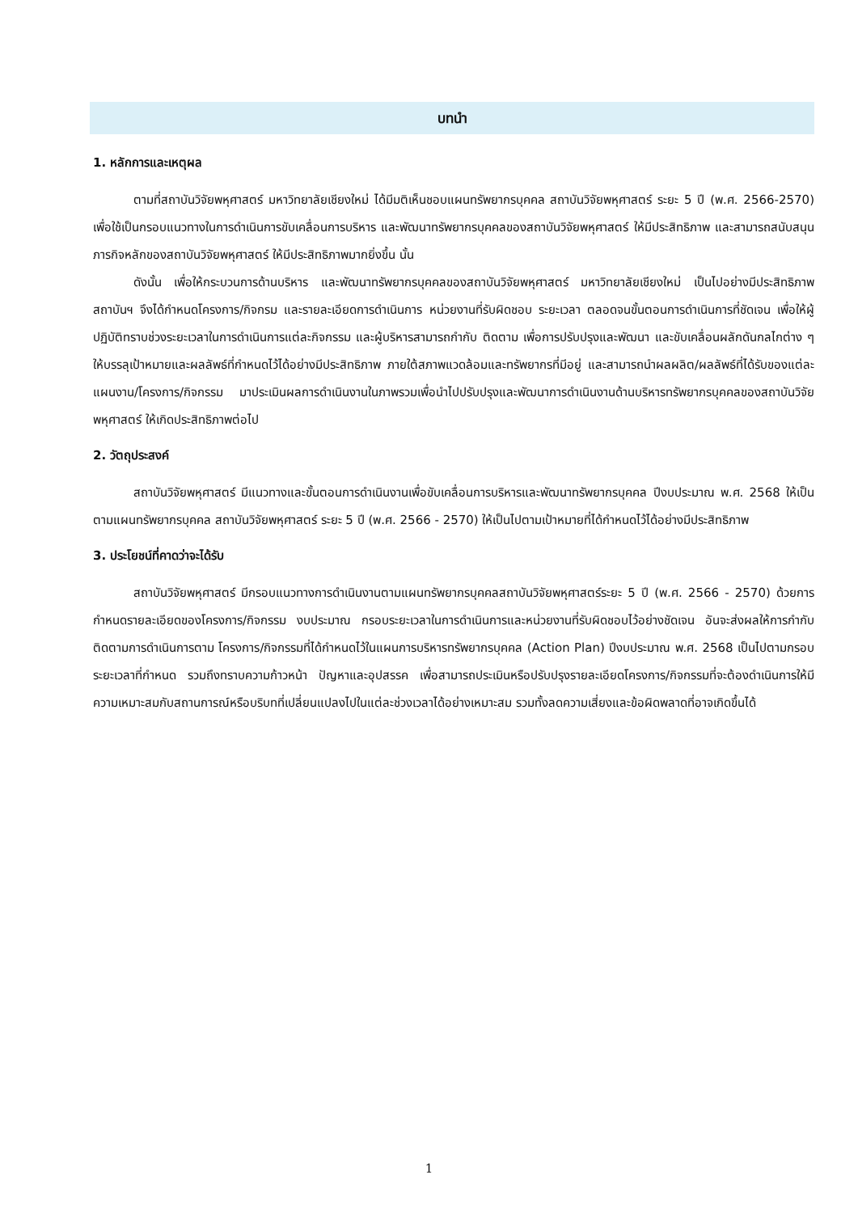บทนำ
1. หลักการและเหตุผล
ตามที่สถาบันวิจัยพหุศาสตร์ มหาวิทยาลัยเชียงใหม่ ได้มีมติเห็นชอบแผนทรัพยากรบุคคล สถาบันวิจัยพหุศาสตร์ ระยะ 5 ปี (พ.ศ. 2566-2570) เพื่อใช้เป็นกรอบแนวทางในการดำเนินการขับเคลื่อนการบริหาร และพัฒนาทรัพยากรบุคคลของสถาบันวิจัยพหุศาสตร์ ให้มีประสิทธิภาพ และสามารถสนับสนุนภารกิจหลักของสถาบันวิจัยพหุศาสตร์ ให้มีประสิทธิภาพมากยิ่งขึ้น นั้น
ดังนั้น เพื่อให้กระบวนการด้านบริหาร และพัฒนาทรัพยากรบุคคลของสถาบันวิจัยพหุศาสตร์ มหาวิทยาลัยเชียงใหม่ เป็นไปอย่างมีประสิทธิภาพ สถาบันฯ จึงได้กำหนดโครงการ/กิจกรม และรายละเอียดการดำเนินการ หน่วยงานที่รับผิดชอบ ระยะเวลา ตลอดจนขั้นตอนการดำเนินการที่ชัดเจน เพื่อให้ผู้ปฏิบัติทราบช่วงระยะเวลาในการดำเนินการแต่ละกิจกรรม และผู้บริหารสามารถกำกับ ติดตาม เพื่อการปรับปรุงและพัฒนา และขับเคลื่อนผลักดันกลไกต่าง ๆ ให้บรรลุเป้าหมายและผลลัพธ์ที่กำหนดไว้ได้อย่างมีประสิทธิภาพ ภายใต้สภาพแวดล้อมและทรัพยากรที่มีอยู่ และสามารถนำผลผลิต/ผลลัพธ์ที่ได้รับของแต่ละแผนงาน/โครงการ/กิจกรรม มาประเมินผลการดำเนินงานในภาพรวมเพื่อนำไปปรับปรุงและพัฒนาการดำเนินงานด้านบริหารทรัพยากรบุคคลของสถาบันวิจัยพหุศาสตร์ ให้เกิดประสิทธิภาพต่อไป
2. วัตถุประสงค์
สถาบันวิจัยพหุศาสตร์ มีแนวทางและขั้นตอนการดำเนินงานเพื่อขับเคลื่อนการบริหารและพัฒนาทรัพยากรบุคคล ปีงบประมาณ พ.ศ. 2568 ให้เป็นตามแผนทรัพยากรบุคคล สถาบันวิจัยพหุศาสตร์ ระยะ 5 ปี (พ.ศ. 2566 - 2570) ให้เป็นไปตามเป้าหมายที่ได้กำหนดไว้ได้อย่างมีประสิทธิภาพ
3. ประโยชน์ที่คาดว่าจะได้รับ
สถาบันวิจัยพหุศาสตร์ มีกรอบแนวทางการดำเนินงานตามแผนทรัพยากรบุคคลสถาบันวิจัยพหุศาสตร์ระยะ 5 ปี (พ.ศ. 2566 - 2570) ด้วยการกำหนดรายละเอียดของโครงการ/กิจกรรม งบประมาณ กรอบระยะเวลาในการดำเนินการและหน่วยงานที่รับผิดชอบไว้อย่างชัดเจน อันจะส่งผลให้การกำกับ ติดตามการดำเนินการตาม โครงการ/กิจกรรมที่ได้กำหนดไว้ในแผนการบริหารทรัพยากรบุคคล (Action Plan) ปีงบประมาณ พ.ศ. 2568 เป็นไปตามกรอบระยะเวลาที่กำหนด รวมถึงทราบความก้าวหน้า ปัญหาและอุปสรรค เพื่อสามารถประเมินหรือปรับปรุงรายละเอียดโครงการ/กิจกรรมที่จะต้องดำเนินการให้มีความเหมาะสมกับสถานการณ์หรือบริบทที่เปลี่ยนแปลงไปในแต่ละช่วงเวลาได้อย่างเหมาะสม รวมทั้งลดความเสี่ยงและข้อผิดพลาดที่อาจเกิดขึ้นได้
1